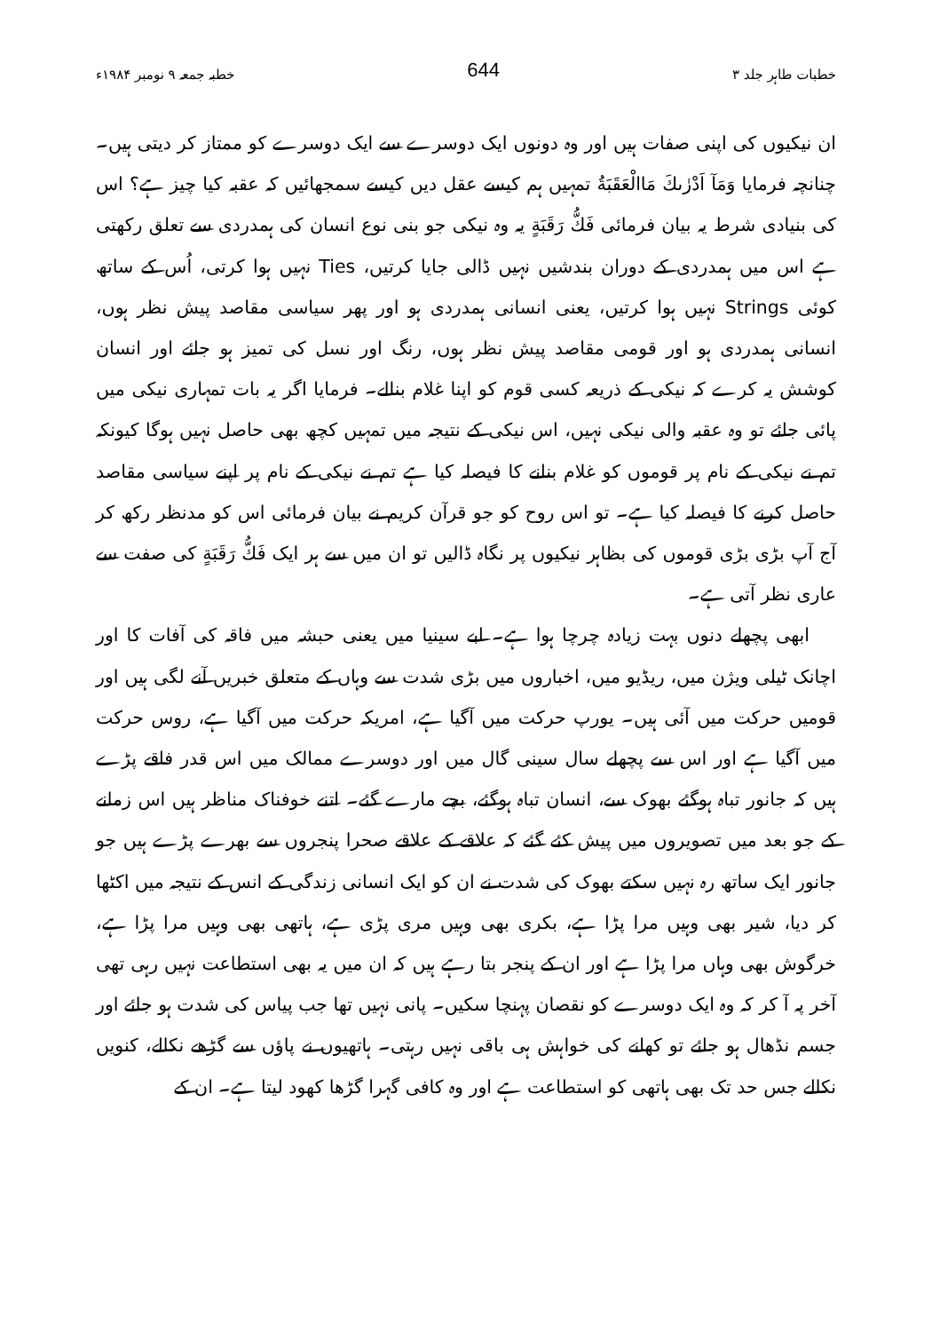خطبات طاہر جلد ۳ 644 خطبہ جمعہ ۹ نومبر ۱۹۸۴ء
ان نیکیوں کی اپنی صفات ہیں اور وہ دونوں ایک دوسرے سے ایک دوسرے کو ممتاز کر دیتی ہیں۔ چنانچہ فرمایا وَمَآ اَدْرٰىكَ مَاالْعَقَبَةُ تمہیں ہم کیسے عقل دیں کیسے سمجھائیں کہ عقبہ کیا چیز ہے؟ اس کی بنیادی شرط یہ بیان فرمائی فَكُّ رَقَبَةٍ یہ وہ نیکی جو بنی نوع انسان کی ہمدردی سے تعلق رکھتی ہے اس میں ہمدردی کے دوران بندشیں نہیں ڈالی جایا کرتیں، Ties نہیں ہوا کرتی، اُس کے ساتھ کوئی Strings نہیں ہوا کرتیں، یعنی انسانی ہمدردی ہو اور پھر سیاسی مقاصد پیش نظر ہوں، انسانی ہمدردی ہو اور قومی مقاصد پیش نظر ہوں، رنگ اور نسل کی تمیز ہو جائے اور انسان کوشش یہ کرے کہ نیکی کے ذریعہ کسی قوم کو اپنا غلام بنالے۔ فرمایا اگر یہ بات تمہاری نیکی میں پائی جائے تو وہ عقبہ والی نیکی نہیں، اس نیکی کے نتیجہ میں تمہیں کچھ بھی حاصل نہیں ہوگا کیونکہ تم نے نیکی کے نام پر قوموں کو غلام بنانے کا فیصلہ کیا ہے تم نے نیکی کے نام پر اپنے سیاسی مقاصد حاصل کرنے کا فیصلہ کیا ہے۔ تو اس روح کو جو قرآن کریم نے بیان فرمائی اس کو مدنظر رکھ کر آج آپ بڑی بڑی قوموں کی بظاہر نیکیوں پر نگاہ ڈالیں تو ان میں سے ہر ایک فَكُّ رَقَبَةٍ کی صفت سے عاری نظر آتی ہے۔
ابھی پچھلے دنوں بہت زیادہ چرچا ہوا ہے۔ ابے سینیا میں یعنی حبشہ میں فاقہ کی آفات کا اور اچانک ٹیلی ویژن میں، ریڈیو میں، اخباروں میں بڑی شدت سے وہاں کے متعلق خبریں آنے لگی ہیں اور قومیں حرکت میں آئی ہیں۔ یورپ حرکت میں آگیا ہے، امریکہ حرکت میں آگیا ہے، روس حرکت میں آگیا ہے اور اس سے پچھلے سال سینی گال میں اور دوسرے ممالک میں اس قدر فاقے پڑے ہیں کہ جانور تباہ ہوگئے بھوک سے، انسان تباہ ہوگئے، بچے مارے گئے۔ اتنے خوفناک مناظر ہیں اس زمانے کے جو بعد میں تصویروں میں پیش کئے گئے کہ علاقے کے علاقے صحرا پنجروں سے بھرے پڑے ہیں جو جانور ایک ساتھ رہ نہیں سکتے بھوک کی شدت نے ان کو ایک انسانی زندگی کے انس کے نتیجہ میں اکٹھا کر دیا، شیر بھی وہیں مرا پڑا ہے، بکری بھی وہیں مری پڑی ہے، ہاتھی بھی وہیں مرا پڑا ہے، خرگوش بھی وہاں مرا پڑا ہے اور ان کے پنجر بتا رہے ہیں کہ ان میں یہ بھی استطاعت نہیں رہی تھی آخر پہ آ کر کہ وہ ایک دوسرے کو نقصان پہنچا سکیں۔ پانی نہیں تھا جب پیاس کی شدت ہو جائے اور جسم نڈھال ہو جائے تو کھانے کی خواہش ہی باقی نہیں رہتی۔ ہاتھیوں نے پاؤں سے گڑھے نکالے، کنویں نکالے جس حد تک بھی ہاتھی کو استطاعت ہے اور وہ کافی گہرا گڑھا کھود لیتا ہے۔ ان کے